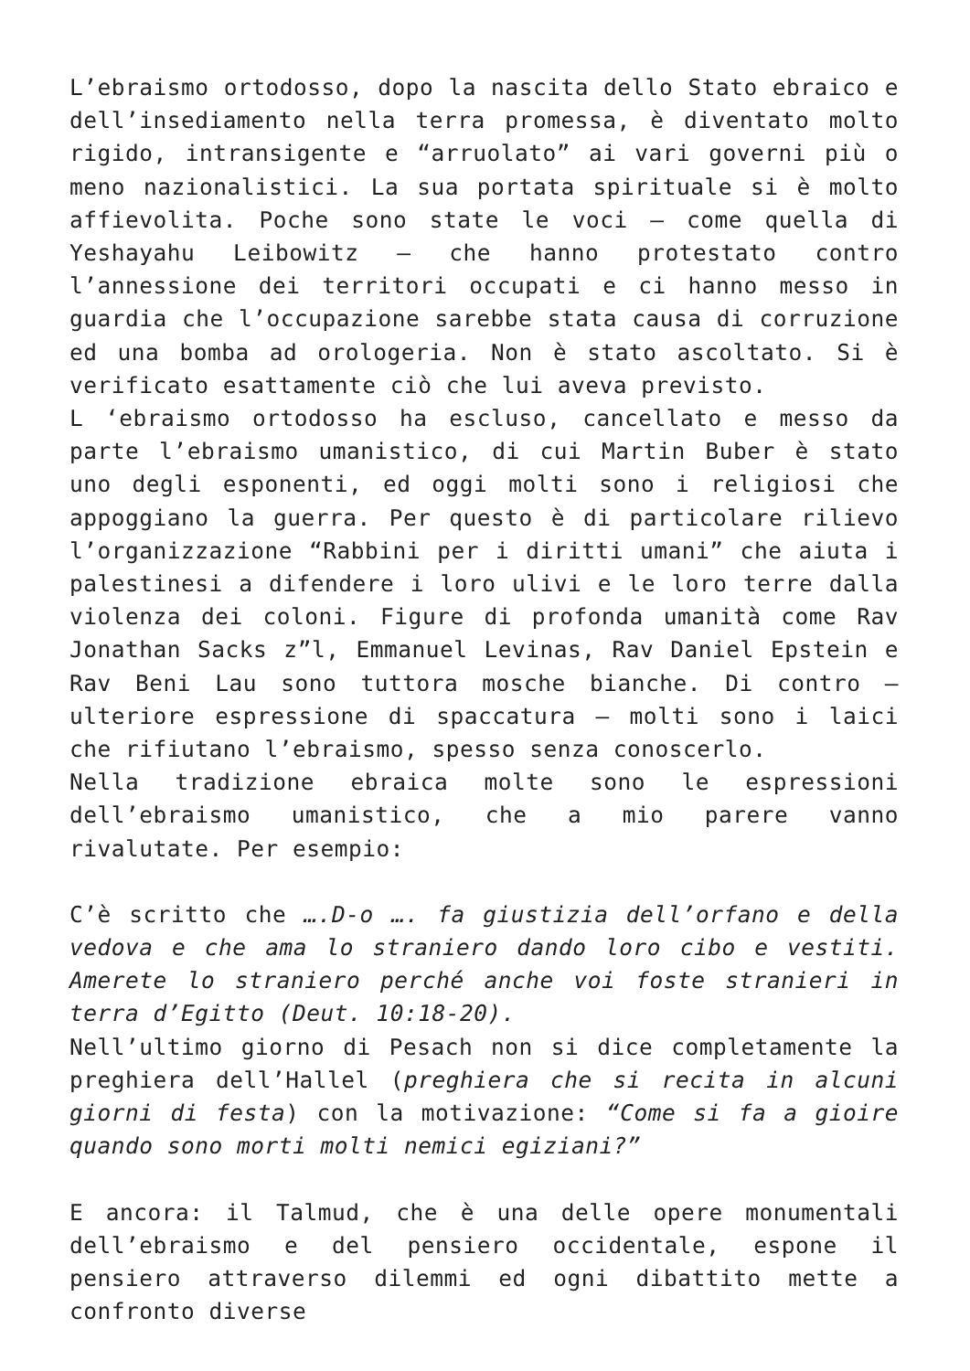L’ebraismo ortodosso, dopo la nascita dello Stato ebraico e dell’insediamento nella terra promessa, è diventato molto rigido, intransigente e “arruolato” ai vari governi più o meno nazionalistici. La sua portata spirituale si è molto affievolita. Poche sono state le voci – come quella di Yeshayahu Leibowitz – che hanno protestato contro l’annessione dei territori occupati e ci hanno messo in guardia che l’occupazione sarebbe stata causa di corruzione ed una bomba ad orologeria. Non è stato ascoltato. Si è verificato esattamente ciò che lui aveva previsto.
L ‘ebraismo ortodosso ha escluso, cancellato e messo da parte l’ebraismo umanistico, di cui Martin Buber è stato uno degli esponenti, ed oggi molti sono i religiosi che appoggiano la guerra. Per questo è di particolare rilievo l’organizzazione “Rabbini per i diritti umani” che aiuta i palestinesi a difendere i loro ulivi e le loro terre dalla violenza dei coloni. Figure di profonda umanità come Rav Jonathan Sacks z”l, Emmanuel Levinas, Rav Daniel Epstein e Rav Beni Lau sono tuttora mosche bianche. Di contro – ulteriore espressione di spaccatura – molti sono i laici che rifiutano l’ebraismo, spesso senza conoscerlo.
Nella tradizione ebraica molte sono le espressioni dell’ebraismo umanistico, che a mio parere vanno rivalutate. Per esempio:
C’è scritto che ….D-o …. fa giustizia dell’orfano e della vedova e che ama lo straniero dando loro cibo e vestiti. Amerete lo straniero perché anche voi foste stranieri in terra d’Egitto (Deut. 10:18-20).
Nell’ultimo giorno di Pesach non si dice completamente la preghiera dell’Hallel (preghiera che si recita in alcuni giorni di festa) con la motivazione: “Come si fa a gioire quando sono morti molti nemici egiziani?”
E ancora: il Talmud, che è una delle opere monumentali dell’ebraismo e del pensiero occidentale, espone il pensiero attraverso dilemmi ed ogni dibattito mette a confronto diverse